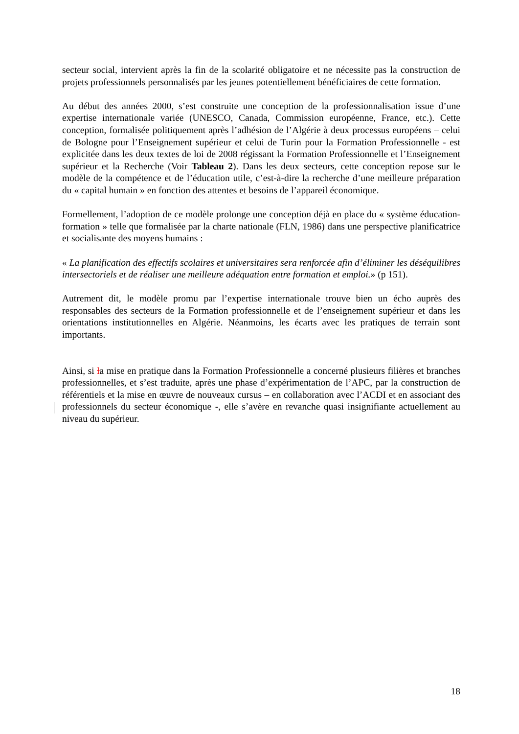secteur social, intervient après la fin de la scolarité obligatoire et ne nécessite pas la construction de projets professionnels personnalisés par les jeunes potentiellement bénéficiaires de cette formation.
Au début des années 2000, s’est construite une conception de la professionnalisation issue d’une expertise internationale variée (UNESCO, Canada, Commission européenne, France, etc.). Cette conception, formalisée politiquement après l’adhésion de l’Algérie à deux processus européens – celui de Bologne pour l’Enseignement supérieur et celui de Turin pour la Formation Professionnelle - est explicitée dans les deux textes de loi de 2008 régissant la Formation Professionnelle et l’Enseignement supérieur et la Recherche (Voir Tableau 2). Dans les deux secteurs, cette conception repose sur le modèle de la compétence et de l’éducation utile, c’est-à-dire la recherche d’une meilleure préparation du « capital humain » en fonction des attentes et besoins de l’appareil économique.
Formellement, l’adoption de ce modèle prolonge une conception déjà en place du « système éducation-formation » telle que formalisée par la charte nationale (FLN, 1986) dans une perspective planificatrice et socialisante des moyens humains :
« La planification des effectifs scolaires et universitaires sera renforcée afin d’éliminer les déséquilibres intersectoriels et de réaliser une meilleure adéquation entre formation et emploi.» (p 151).
Autrement dit, le modèle promu par l’expertise internationale trouve bien un écho auprès des responsables des secteurs de la Formation professionnelle et de l’enseignement supérieur et dans les orientations institutionnelles en Algérie. Néanmoins, les écarts avec les pratiques de terrain sont importants.
Ainsi, si la mise en pratique dans la Formation Professionnelle a concerné plusieurs filières et branches professionnelles, et s’est traduite, après une phase d’expérimentation de l’APC, par la construction de référentiels et la mise en œuvre de nouveaux cursus – en collaboration avec l’ACDI et en associant des professionnels du secteur économique -, elle s’avère en revanche quasi insignifiante actuellement au niveau du supérieur.
18